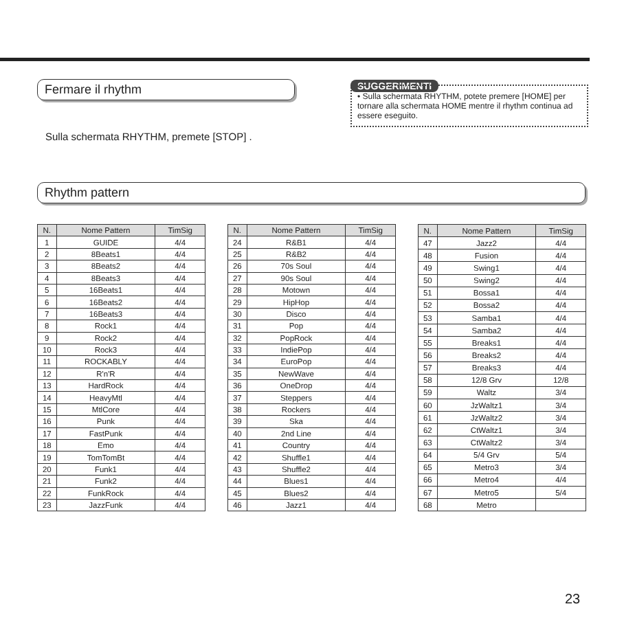Fermare il rhythm
Sulla schermata RHYTHM, premete [STOP] .
SUGGERIMENTI
• Sulla schermata RHYTHM, potete premere [HOME] per tornare alla schermata HOME mentre il rhythm continua ad essere eseguito.
Rhythm pattern
| N. | Nome Pattern | TimSig |
| --- | --- | --- |
| 1 | GUIDE | 4/4 |
| 2 | 8Beats1 | 4/4 |
| 3 | 8Beats2 | 4/4 |
| 4 | 8Beats3 | 4/4 |
| 5 | 16Beats1 | 4/4 |
| 6 | 16Beats2 | 4/4 |
| 7 | 16Beats3 | 4/4 |
| 8 | Rock1 | 4/4 |
| 9 | Rock2 | 4/4 |
| 10 | Rock3 | 4/4 |
| 11 | ROCKABLY | 4/4 |
| 12 | R'n'R | 4/4 |
| 13 | HardRock | 4/4 |
| 14 | HeavyMtl | 4/4 |
| 15 | MtlCore | 4/4 |
| 16 | Punk | 4/4 |
| 17 | FastPunk | 4/4 |
| 18 | Emo | 4/4 |
| 19 | TomTomBt | 4/4 |
| 20 | Funk1 | 4/4 |
| 21 | Funk2 | 4/4 |
| 22 | FunkRock | 4/4 |
| 23 | JazzFunk | 4/4 |
| N. | Nome Pattern | TimSig |
| --- | --- | --- |
| 24 | R&B1 | 4/4 |
| 25 | R&B2 | 4/4 |
| 26 | 70s Soul | 4/4 |
| 27 | 90s Soul | 4/4 |
| 28 | Motown | 4/4 |
| 29 | HipHop | 4/4 |
| 30 | Disco | 4/4 |
| 31 | Pop | 4/4 |
| 32 | PopRock | 4/4 |
| 33 | IndiePop | 4/4 |
| 34 | EuroPop | 4/4 |
| 35 | NewWave | 4/4 |
| 36 | OneDrop | 4/4 |
| 37 | Steppers | 4/4 |
| 38 | Rockers | 4/4 |
| 39 | Ska | 4/4 |
| 40 | 2nd Line | 4/4 |
| 41 | Country | 4/4 |
| 42 | Shuffle1 | 4/4 |
| 43 | Shuffle2 | 4/4 |
| 44 | Blues1 | 4/4 |
| 45 | Blues2 | 4/4 |
| 46 | Jazz1 | 4/4 |
| N. | Nome Pattern | TimSig |
| --- | --- | --- |
| 47 | Jazz2 | 4/4 |
| 48 | Fusion | 4/4 |
| 49 | Swing1 | 4/4 |
| 50 | Swing2 | 4/4 |
| 51 | Bossa1 | 4/4 |
| 52 | Bossa2 | 4/4 |
| 53 | Samba1 | 4/4 |
| 54 | Samba2 | 4/4 |
| 55 | Breaks1 | 4/4 |
| 56 | Breaks2 | 4/4 |
| 57 | Breaks3 | 4/4 |
| 58 | 12/8 Grv | 12/8 |
| 59 | Waltz | 3/4 |
| 60 | JzWaltz1 | 3/4 |
| 61 | JzWaltz2 | 3/4 |
| 62 | CtWaltz1 | 3/4 |
| 63 | CtWaltz2 | 3/4 |
| 64 | 5/4 Grv | 5/4 |
| 65 | Metro3 | 3/4 |
| 66 | Metro4 | 4/4 |
| 67 | Metro5 | 5/4 |
| 68 | Metro | |
23